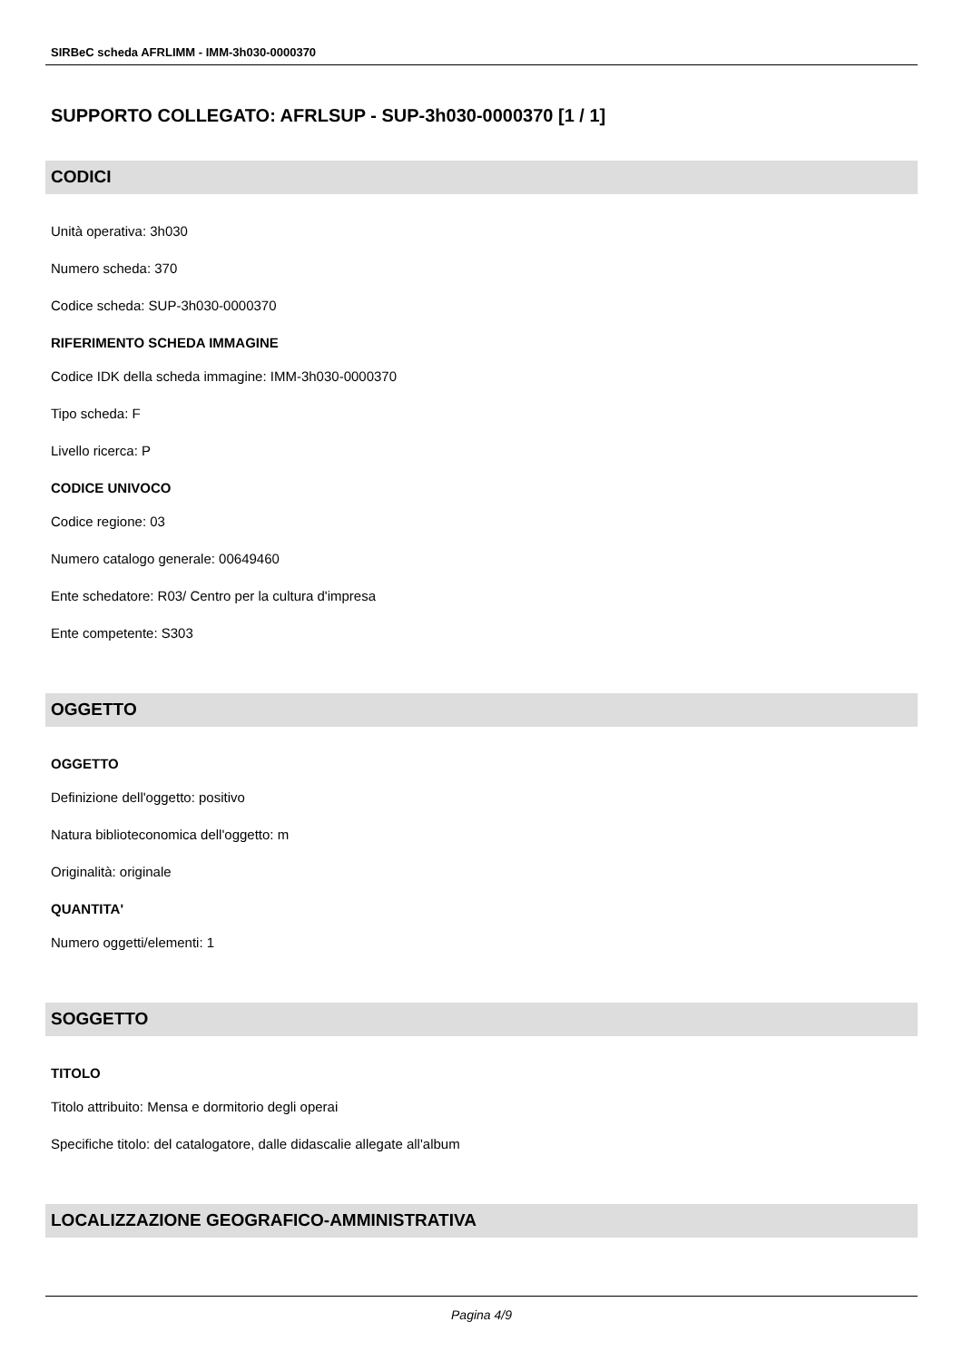SIRBeC scheda AFRLIMM - IMM-3h030-0000370
SUPPORTO COLLEGATO: AFRLSUP - SUP-3h030-0000370 [1 / 1]
CODICI
Unità operativa: 3h030
Numero scheda: 370
Codice scheda: SUP-3h030-0000370
RIFERIMENTO SCHEDA IMMAGINE
Codice IDK della scheda immagine: IMM-3h030-0000370
Tipo scheda: F
Livello ricerca: P
CODICE UNIVOCO
Codice regione: 03
Numero catalogo generale: 00649460
Ente schedatore: R03/ Centro per la cultura d'impresa
Ente competente: S303
OGGETTO
OGGETTO
Definizione dell'oggetto: positivo
Natura biblioteconomica dell'oggetto: m
Originalità: originale
QUANTITA'
Numero oggetti/elementi: 1
SOGGETTO
TITOLO
Titolo attribuito: Mensa e dormitorio degli operai
Specifiche titolo: del catalogatore, dalle didascalie allegate all'album
LOCALIZZAZIONE GEOGRAFICO-AMMINISTRATIVA
Pagina 4/9